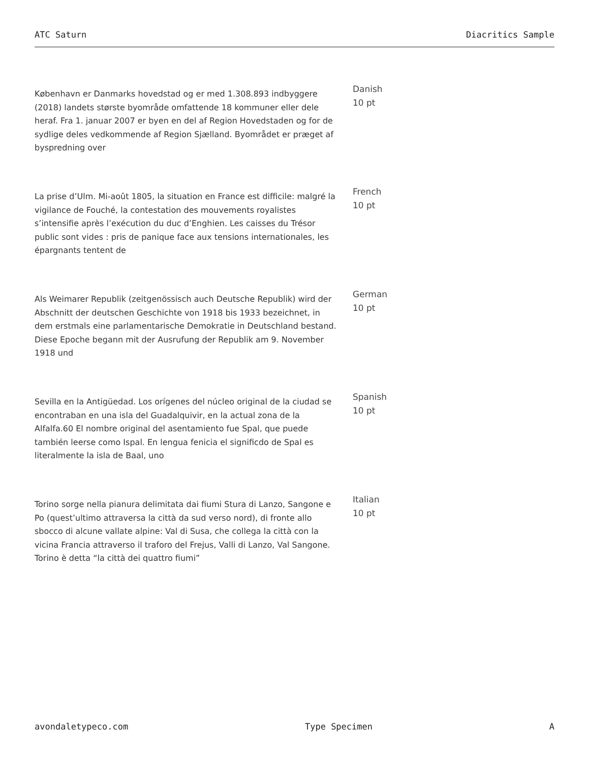ATC Saturn Diacritics Sample
København er Danmarks hovedstad og er med 1.308.893 indbyggere (2018) landets største byområde omfattende 18 kommuner eller dele heraf. Fra 1. januar 2007 er byen en del af Region Hovedstaden og for de sydlige deles vedkommende af Region Sjælland. Byområdet er præget af byspredning over
Danish
10 pt
La prise d’Ulm. Mi-août 1805, la situation en France est difficile: malgré la vigilance de Fouché, la contestation des mouvements royalistes s’intensifie après l’exécution du duc d’Enghien. Les caisses du Trésor public sont vides : pris de panique face aux tensions internationales, les épargnants tentent de
French
10 pt
Als Weimarer Republik (zeitgenössisch auch Deutsche Republik) wird der Abschnitt der deutschen Geschichte von 1918 bis 1933 bezeichnet, in dem erstmals eine parlamentarische Demokratie in Deutschland bestand. Diese Epoche begann mit der Ausrufung der Republik am 9. November 1918 und
German
10 pt
Sevilla en la Antigüedad. Los orígenes del núcleo original de la ciudad se encontraban en una isla del Guadalquivir, en la actual zona de la Alfalfa.60 El nombre original del asentamiento fue Spal, que puede también leerse como Ispal. En lengua fenicia el significdo de Spal es literalmente la isla de Baal, uno
Spanish
10 pt
Torino sorge nella pianura delimitata dai fiumi Stura di Lanzo, Sangone e Po (quest’ultimo attraversa la città da sud verso nord), di fronte allo sbocco di alcune vallate alpine: Val di Susa, che collega la città con la vicina Francia attraverso il traforo del Frejus, Valli di Lanzo, Val Sangone. Torino è detta “la città dei quattro fiumi”
Italian
10 pt
avondaletypeco.com Type Specimen A